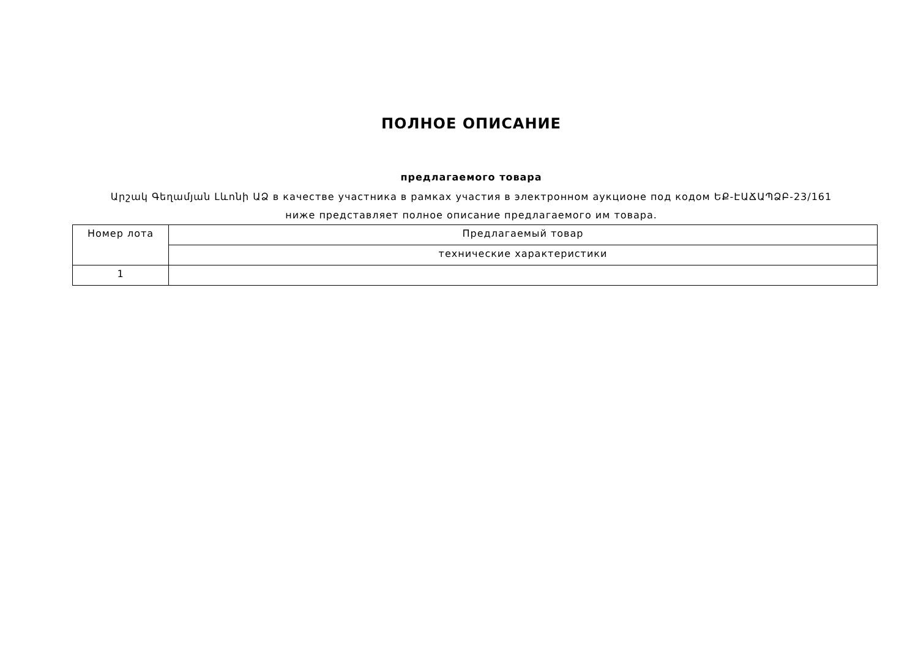ПОЛНОЕ ОПИСАНИЕ
предлагаемого товара
Արշակ Գեղամյան Լևոնի ԱՁ в качестве участника в рамках участия в электронном аукционе под кодом ԵՔ-ԷԱՃԱՊՁԲ-23/161
ниже представляет полное описание предлагаемого им товара.
| Номер лота | Предлагаемый товар |
| | технические характеристики |
| 1 | |